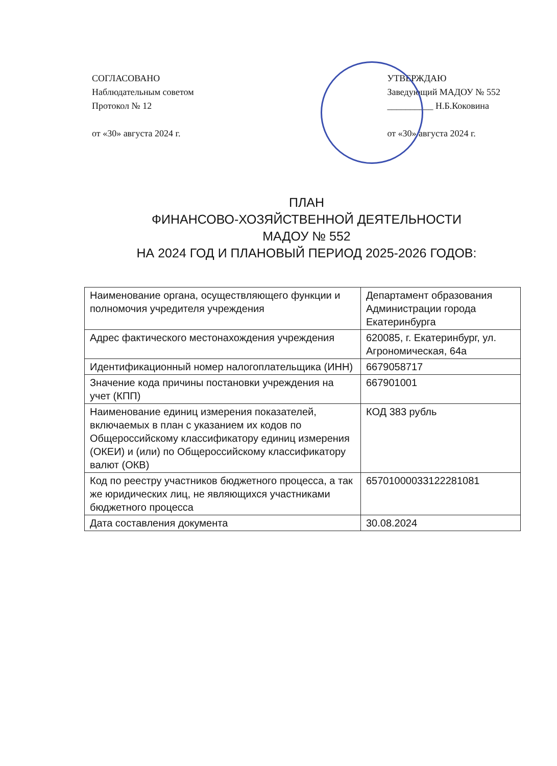СОГЛАСОВАНО
Наблюдательным советом
Протокол № 12
от «30» августа 2024 г.
УТВЕРЖДАЮ
Заведующий МАДОУ № 552
__________ Н.Б.Коковина
от «30» августа 2024 г.
ПЛАН
ФИНАНСОВО-ХОЗЯЙСТВЕННОЙ ДЕЯТЕЛЬНОСТИ
МАДОУ № 552
НА 2024 ГОД И ПЛАНОВЫЙ ПЕРИОД 2025-2026 ГОДОВ:
| Наименование органа, осуществляющего функции и полномочия учредителя учреждения | Департамент образования Администрации города Екатеринбурга |
| Адрес фактического местонахождения учреждения | 620085, г. Екатеринбург, ул. Агрономическая, 64а |
| Идентификационный номер налогоплательщика (ИНН) | 6679058717 |
| Значение кода причины постановки учреждения на учет (КПП) | 667901001 |
| Наименование единиц измерения показателей, включаемых в план с указанием их кодов по Общероссийскому классификатору единиц измерения (ОКЕИ) и (или) по Общероссийскому классификатору валют (ОКВ) | КОД 383 рубль |
| Код по реестру участников бюджетного процесса, а так же юридических лиц, не являющихся участниками бюджетного процесса | 65701000033122281081 |
| Дата составления документа | 30.08.2024 |